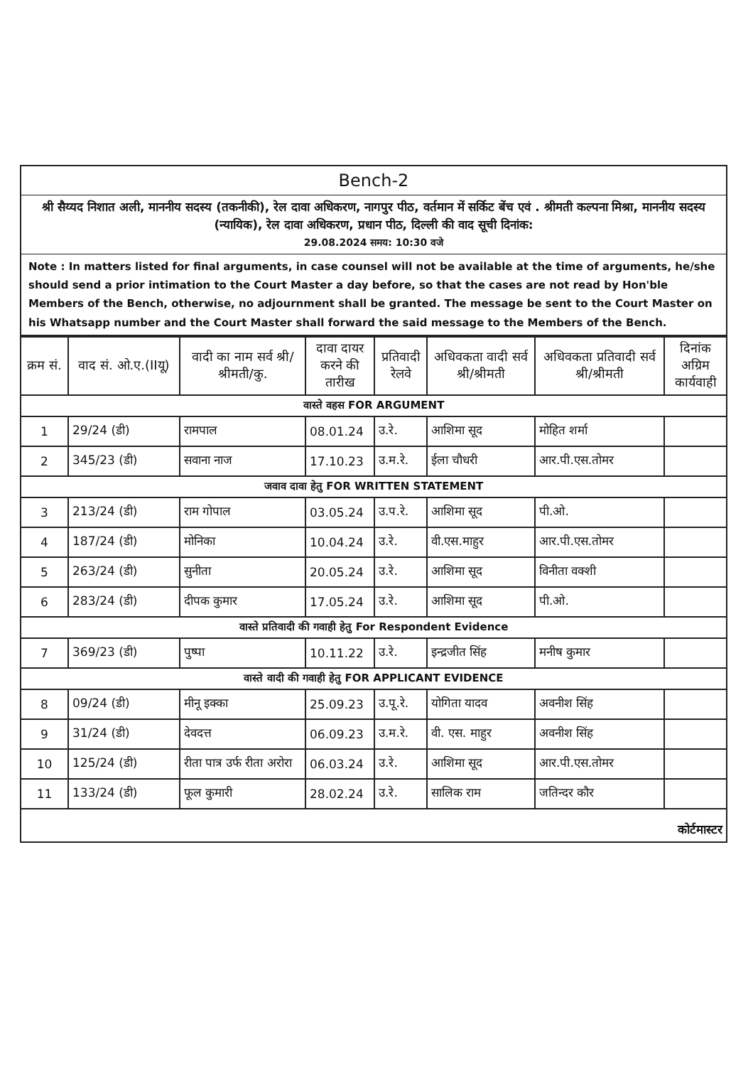Bench-2
श्री सैय्यद निशात अली, माननीय सदस्य (तकनीकी), रेल दावा अधिकरण, नागपुर पीठ, वर्तमान में सर्किट बेंच एवं . श्रीमती कल्पना मिश्रा, माननीय सदस्य (न्यायिक), रेल दावा अधिकरण, प्रधान पीठ, दिल्ली की वाद सूची दिनांक:
29.08.2024 समय: 10:30 वजे
Note : In matters listed for final arguments, in case counsel will not be available at the time of arguments, he/she should send a prior intimation to the Court Master a day before, so that the cases are not read by Hon'ble Members of the Bench, otherwise, no adjournment shall be granted. The message be sent to the Court Master on his Whatsapp number and the Court Master shall forward the said message to the Members of the Bench.
| क्रम सं. | वाद सं. ओ.ए.(IIयू) | वादी का नाम सर्व श्री/श्रीमती/कु. | दावा दायर करने की तारीख | प्रतिवादी रेलवे | अधिवकता वादी सर्व श्री/श्रीमती | अधिवकता प्रतिवादी सर्व श्री/श्रीमती | दिनांक अग्रिम कार्यवाही |
| --- | --- | --- | --- | --- | --- | --- | --- |
| वास्ते वहस FOR ARGUMENT | | | | | | | |
| 1 | 29/24 (डी) | रामपाल | 08.01.24 | उ.रे. | आशिमा सूद | मोहित शर्मा | |
| 2 | 345/23 (डी) | सवाना नाज | 17.10.23 | उ.म.रे. | ईला चौधरी | आर.पी.एस.तोमर | |
| जवाव दावा हेतु FOR WRITTEN STATEMENT | | | | | | | |
| 3 | 213/24 (डी) | राम गोपाल | 03.05.24 | उ.प.रे. | आशिमा सूद | पी.ओ. | |
| 4 | 187/24 (डी) | मोनिका | 10.04.24 | उ.रे. | वी.एस.माहुर | आर.पी.एस.तोमर | |
| 5 | 263/24 (डी) | सुनीता | 20.05.24 | उ.रे. | आशिमा सूद | विनीता वक्शी | |
| 6 | 283/24 (डी) | दीपक कुमार | 17.05.24 | उ.रे. | आशिमा सूद | पी.ओ. | |
| वास्ते प्रतिवादी की गवाही हेतु For Respondent Evidence | | | | | | | |
| 7 | 369/23 (डी) | पुष्पा | 10.11.22 | उ.रे. | इन्द्रजीत सिंह | मनीष कुमार | |
| वास्ते वादी की गवाही हेतु FOR APPLICANT EVIDENCE | | | | | | | |
| 8 | 09/24 (डी) | मीनू इक्का | 25.09.23 | उ.पू.रे. | योगिता यादव | अवनीश सिंह | |
| 9 | 31/24 (डी) | देवदत्त | 06.09.23 | उ.म.रे. | वी. एस. माहुर | अवनीश सिंह | |
| 10 | 125/24 (डी) | रीता पात्र उर्फ रीता अरोरा | 06.03.24 | उ.रे. | आशिमा सूद | आर.पी.एस.तोमर | |
| 11 | 133/24 (डी) | फूल कुमारी | 28.02.24 | उ.रे. | सालिक राम | जतिन्दर कौर | |
| कोर्टमास्टर | | | | | | | |